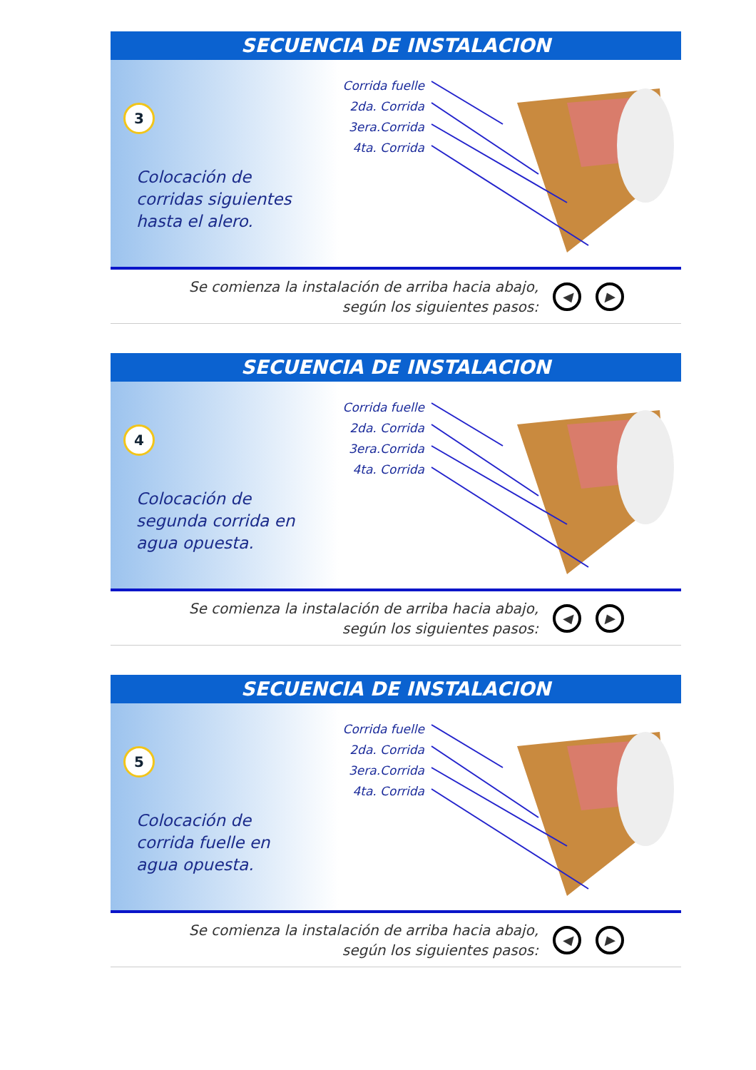SECUENCIA DE INSTALACION
3
Colocación de corridas siguientes hasta el alero.
Corrida fuelle
2da. Corrida
3era.Corrida
4ta. Corrida
Se comienza la instalación de arriba hacia abajo,
según los siguientes pasos:
◀ ▶
SECUENCIA DE INSTALACION
4
Colocación de segunda corrida en agua opuesta.
Corrida fuelle
2da. Corrida
3era.Corrida
4ta. Corrida
Se comienza la instalación de arriba hacia abajo,
según los siguientes pasos:
◀ ▶
SECUENCIA DE INSTALACION
5
Colocación de corrida fuelle en agua opuesta.
Corrida fuelle
2da. Corrida
3era.Corrida
4ta. Corrida
Se comienza la instalación de arriba hacia abajo,
según los siguientes pasos:
◀ ▶